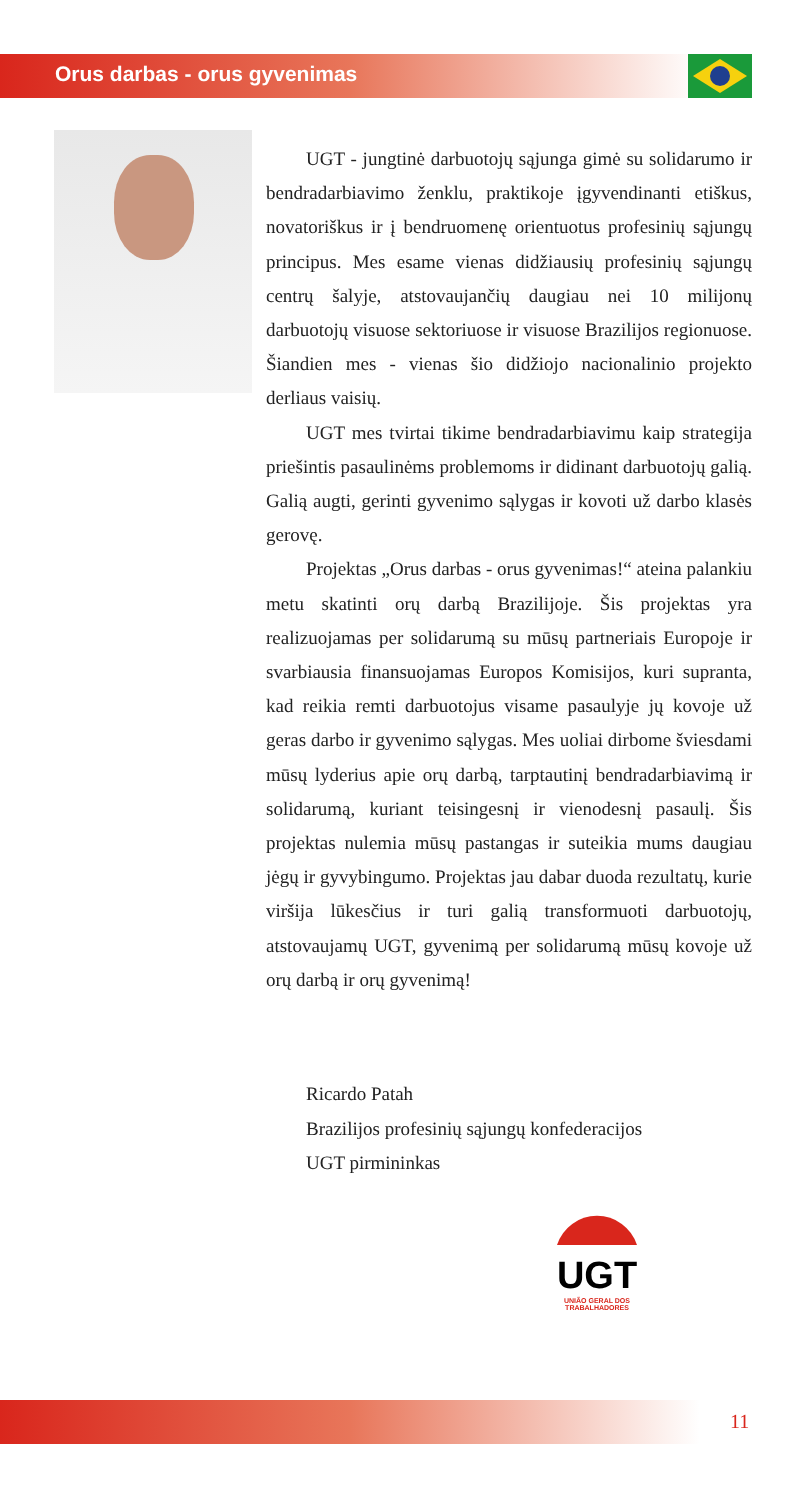Orus darbas - orus gyvenimas
UGT - jungtinė darbuotojų sąjunga gimė su solidarumo ir bendradarbiavimo ženklu, praktikoje įgyvendinanti etiškus, novatoriškus ir į bendruomenę orientuotus profesinių sąjungų principus. Mes esame vienas didžiausių profesinių sąjungų centrų šalyje, atstovaujančių daugiau nei 10 milijonų darbuotojų visuose sektoriuose ir visuose Brazilijos regionuose. Šiandien mes - vienas šio didžiojo nacionalinio projekto derliaus vaisių.
UGT mes tvirtai tikime bendradarbiavimu kaip strategija priešintis pasaulinėms problemoms ir didinant darbuotojų galią. Galią augti, gerinti gyvenimo sąlygas ir kovoti už darbo klasės gerovę.
Projektas „Orus darbas - orus gyvenimas!“ ateina palankiu metu skatinti orų darbą Brazilijoje. Šis projektas yra realizuojamas per solidarumą su mūsų partneriais Europoje ir svarbiausia finansuojamas Europos Komisijos, kuri supranta, kad reikia remti darbuotojus visame pasaulyje jų kovoje už geras darbo ir gyvenimo sąlygas. Mes uoliai dirbome šviesdami mūsų lyderius apie orų darbą, tarptautinį bendradarbiavimą ir solidarumą, kuriant teisingesnį ir vienodesnį pasaulį. Šis projektas nulemia mūsų pastangas ir suteikia mums daugiau jėgų ir gyvybingumo. Projektas jau dabar duoda rezultatų, kurie viršija lūkesčius ir turi galią transformuoti darbuotojų, atstovaujamų UGT, gyvenimą per solidarumą mūsų kovoje už orų darbą ir orų gyvenimą!
Ricardo Patah
Brazilijos profesinių sąjungų konfederacijos
UGT pirmininkas
UGT
UNIÃO GERAL DOS TRABALHADORES
11